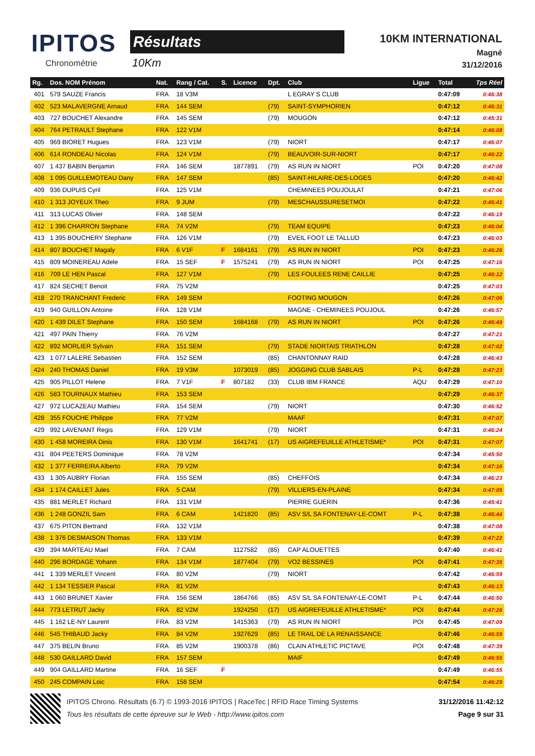IPITOS
Chronométrie
Résultats
10Km
10KM INTERNATIONAL
Magné
31/12/2016
| Rg. | Dos. NOM Prénom | Nat. | Rang / Cat. | S. | Licence | Dpt. | Club | Ligue | Total | Tps Réel |
| --- | --- | --- | --- | --- | --- | --- | --- | --- | --- | --- |
| 401 | 579 SAUZE Francis | FRA | 18 V3M | | | | L EGRAY S CLUB | | 0:47:09 | 0:46:38 |
| 402 | 523 MALAVERGNE Arnaud | FRA | 144 SEM | | | (79) | SAINT-SYMPHORIEN | | 0:47:12 | 0:46:31 |
| 403 | 727 BOUCHET Alexandre | FRA | 145 SEM | | | (79) | MOUGON | | 0:47:12 | 0:45:31 |
| 404 | 764 PETRAULT Stephane | FRA | 122 V1M | | | | | | 0:47:14 | 0:46:08 |
| 405 | 969 BIORET Hugues | FRA | 123 V1M | | | (79) | NIORT | | 0:47:17 | 0:46:07 |
| 406 | 614 RONDEAU Nicolas | FRA | 124 V1M | | | (79) | BEAUVOIR-SUR-NIORT | | 0:47:17 | 0:46:22 |
| 407 | 1 437 BABIN Benjamin | FRA | 146 SEM | | 1877891 | (79) | AS RUN IN NIORT | POI | 0:47:20 | 0:47:08 |
| 408 | 1 095 GUILLEMOTEAU Dany | FRA | 147 SEM | | | (85) | SAINT-HILAIRE-DES-LOGES | | 0:47:20 | 0:46:42 |
| 409 | 936 DUPUIS Cyril | FRA | 125 V1M | | | | CHEMINEES POUJOULAT | | 0:47:21 | 0:47:06 |
| 410 | 1 313 JOYEUX Theo | FRA | 9 JUM | | | (79) | MESCHAUSSURESETMOI | | 0:47:22 | 0:46:41 |
| 411 | 313 LUCAS Olivier | FRA | 148 SEM | | | | | | 0:47:22 | 0:46:19 |
| 412 | 1 396 CHARRON Stephane | FRA | 74 V2M | | | (79) | TEAM EQUIPE | | 0:47:23 | 0:46:04 |
| 413 | 1 395 BOUCHERY Stephane | FRA | 126 V1M | | | (79) | EVEIL FOOT LE TALLUD | | 0:47:23 | 0:46:03 |
| 414 | 807 BOUCHET Magaly | FRA | 6 V1F | F | 1684161 | (79) | AS RUN IN NIORT | POI | 0:47:23 | 0:46:26 |
| 415 | 809 MOINEREAU Adele | FRA | 15 SEF | F | 1575241 | (79) | AS RUN IN NIORT | POI | 0:47:25 | 0:47:16 |
| 416 | 709 LE HEN Pascal | FRA | 127 V1M | | | (79) | LES FOULEES RENE CAILLIE | | 0:47:25 | 0:46:12 |
| 417 | 824 SECHET Benoit | FRA | 75 V2M | | | | | | 0:47:25 | 0:47:03 |
| 418 | 270 TRANCHANT Frederic | FRA | 149 SEM | | | | FOOTING MOUGON | | 0:47:26 | 0:47:06 |
| 419 | 940 GUILLON Antoine | FRA | 128 V1M | | | | MAGNE - CHEMINEES POUJOUL | | 0:47:26 | 0:46:57 |
| 420 | 1 439 DILET Stephane | FRA | 150 SEM | | 1684168 | (79) | AS RUN IN NIORT | POI | 0:47:26 | 0:46:49 |
| 421 | 497 PAIN Thierry | FRA | 76 V2M | | | | | | 0:47:27 | 0:47:21 |
| 422 | 892 MORLIER Sylvain | FRA | 151 SEM | | | (79) | STADE NIORTAIS TRIATHLON | | 0:47:28 | 0:47:02 |
| 423 | 1 077 LALERE Sebastien | FRA | 152 SEM | | | (85) | CHANTONNAY RAID | | 0:47:28 | 0:46:43 |
| 424 | 240 THOMAS Daniel | FRA | 19 V3M | | 1073019 | (85) | JOGGING CLUB SABLAIS | P-L | 0:47:28 | 0:47:23 |
| 425 | 905 PILLOT Helene | FRA | 7 V1F | F | 807182 | (33) | CLUB IBM FRANCE | AQU | 0:47:29 | 0:47:10 |
| 426 | 583 TOURNAUX Mathieu | FRA | 153 SEM | | | | | | 0:47:29 | 0:46:37 |
| 427 | 972 LUCAZEAU Mathieu | FRA | 154 SEM | | | (79) | NIORT | | 0:47:30 | 0:46:52 |
| 428 | 355 FOUCHE Philippe | FRA | 77 V2M | | | | MAAF | | 0:47:31 | 0:47:07 |
| 429 | 992 LAVENANT Regis | FRA | 129 V1M | | | (79) | NIORT | | 0:47:31 | 0:46:24 |
| 430 | 1 458 MOREIRA Dinis | FRA | 130 V1M | | 1641741 | (17) | US AIGREFEUILLE ATHLETISME* | POI | 0:47:31 | 0:47:07 |
| 431 | 804 PEETERS Dominique | FRA | 78 V2M | | | | | | 0:47:34 | 0:45:50 |
| 432 | 1 377 FERREIRA Alberto | FRA | 79 V2M | | | | | | 0:47:34 | 0:47:16 |
| 433 | 1 305 AUBRY Florian | FRA | 155 SEM | | | (85) | CHEFFOIS | | 0:47:34 | 0:46:23 |
| 434 | 1 174 CAILLET Jules | FRA | 5 CAM | | | (79) | VILLIERS-EN-PLAINE | | 0:47:34 | 0:47:05 |
| 435 | 881 MERLET Richard | FRA | 131 V1M | | | | PIERRE GUERIN | | 0:47:36 | 0:45:41 |
| 436 | 1 248 GONZIL Sam | FRA | 6 CAM | | 1421820 | (85) | ASV S/L SA FONTENAY-LE-COMT | P-L | 0:47:38 | 0:46:44 |
| 437 | 675 PITON Bertrand | FRA | 132 V1M | | | | | | 0:47:38 | 0:47:08 |
| 438 | 1 376 DESMAISON Thomas | FRA | 133 V1M | | | | | | 0:47:39 | 0:47:22 |
| 439 | 394 MARTEAU Mael | FRA | 7 CAM | | 1127582 | (85) | CAP ALOUETTES | | 0:47:40 | 0:46:41 |
| 440 | 296 BORDAGE Yohann | FRA | 134 V1M | | 1877404 | (79) | VO2 BESSINES | POI | 0:47:41 | 0:47:35 |
| 441 | 1 339 MERLET Vincent | FRA | 80 V2M | | | (79) | NIORT | | 0:47:42 | 0:46:59 |
| 442 | 1 134 TESSIER Pascal | FRA | 81 V2M | | | | | | 0:47:43 | 0:46:13 |
| 443 | 1 060 BRUNET Xavier | FRA | 156 SEM | | 1864766 | (85) | ASV S/L SA FONTENAY-LE-COMT | P-L | 0:47:44 | 0:46:50 |
| 444 | 773 LETRUT Jacky | FRA | 82 V2M | | 1924250 | (17) | US AIGREFEUILLE ATHLETISME* | POI | 0:47:44 | 0:47:26 |
| 445 | 1 162 LE-NY Laurent | FRA | 83 V2M | | 1415363 | (79) | AS RUN IN NIORT | POI | 0:47:45 | 0:47:09 |
| 446 | 545 THIBAUD Jacky | FRA | 84 V2M | | 1927629 | (85) | LE TRAIL DE LA RENAISSANCE | | 0:47:46 | 0:46:59 |
| 447 | 375 BELIN Bruno | FRA | 85 V2M | | 1900378 | (86) | CLAIN ATHLETIC PICTAVE | POI | 0:47:48 | 0:47:39 |
| 448 | 530 GAILLARD David | FRA | 157 SEM | | | | MAIF | | 0:47:49 | 0:46:55 |
| 449 | 904 GAILLARD Martine | FRA | 16 SEF | F | | | | | 0:47:49 | 0:46:55 |
| 450 | 245 COMPAIN Loic | FRA | 158 SEM | | | | | | 0:47:54 | 0:46:29 |
IPITOS Chrono. Résultats (6.7) © 1993-2016 IPITOS | RaceTec | RFID Race Timing Systems
Tous les résultats de cette épreuve sur le Web - http://www.ipitos.com
31/12/2016 11:42:12
Page 9 sur 31